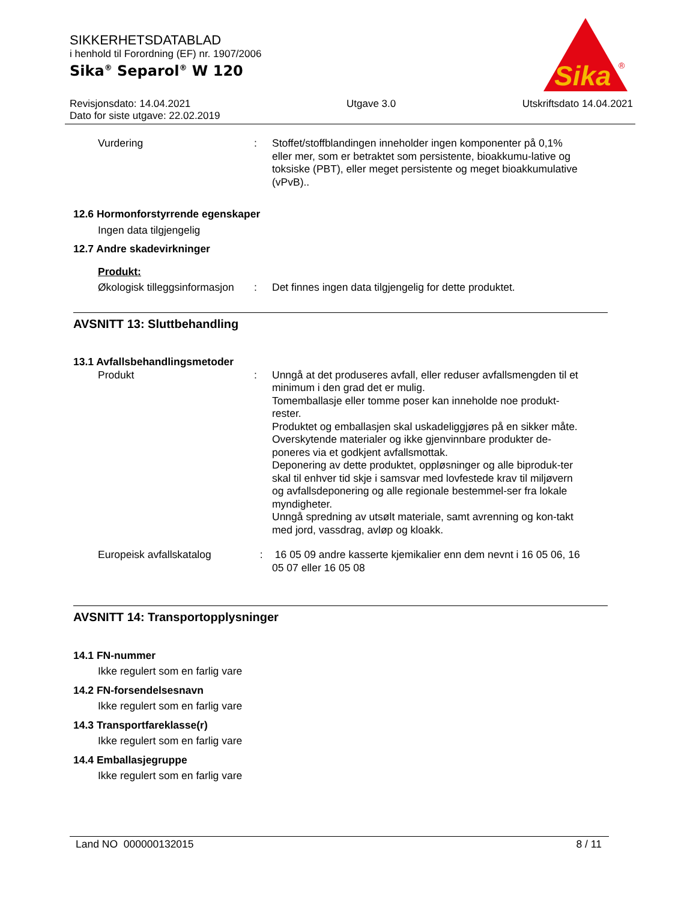SIKKERHETSDATABLAD
i henhold til Forordning (EF) nr. 1907/2006
Sika<sup>®</sup> Separol<sup>®</sup> W 120
Sika
®
Revisjonsdato: 14.04.2021
Dato for siste utgave: 22.02.2019
Utgave 3.0 Utskriftsdato 14.04.2021
Vurdering : Stoffet/stoffblandingen inneholder ingen komponenter på 0,1% eller mer, som er betraktet som persistente, bioakkumu-lative og toksiske (PBT), eller meget persistente og meget bioakkumulative (vPvB)..
12.6 Hormonforstyrrende egenskaper
Ingen data tilgjengelig
12.7 Andre skadevirkninger
Produkt:
Økologisk tilleggsinformasjon
: Det finnes ingen data tilgjengelig for dette produktet.
AVSNITT 13: Sluttbehandling
13.1 Avfallsbehandlingsmetoder
Produkt : Unngå at det produseres avfall, eller reduser avfallsmengden til et minimum i den grad det er mulig.
Tomemballasje eller tomme poser kan inneholde noe produkt-rester.
Produktet og emballasjen skal uskadeliggjøres på en sikker måte.
Overskytende materialer og ikke gjenvinnbare produkter de-poneres via et godkjent avfallsmottak.
Deponering av dette produktet, oppløsninger og alle biproduk-ter skal til enhver tid skje i samsvar med lovfestede krav til miljøvern og avfallsdeponering og alle regionale bestemmel-ser fra lokale myndigheter.
Unngå spredning av utsølt materiale, samt avrenning og kon-takt med jord, vassdrag, avløp og kloakk.
Europeisk avfallskatalog : 16 05 09 andre kasserte kjemikalier enn dem nevnt i 16 05 06, 16 05 07 eller 16 05 08
AVSNITT 14: Transportopplysninger
14.1 FN-nummer
Ikke regulert som en farlig vare
14.2 FN-forsendelsesnavn
Ikke regulert som en farlig vare
14.3 Transportfareklasse(r)
Ikke regulert som en farlig vare
14.4 Emballasjegruppe
Ikke regulert som en farlig vare
Land NO 000000132015 8 / 11